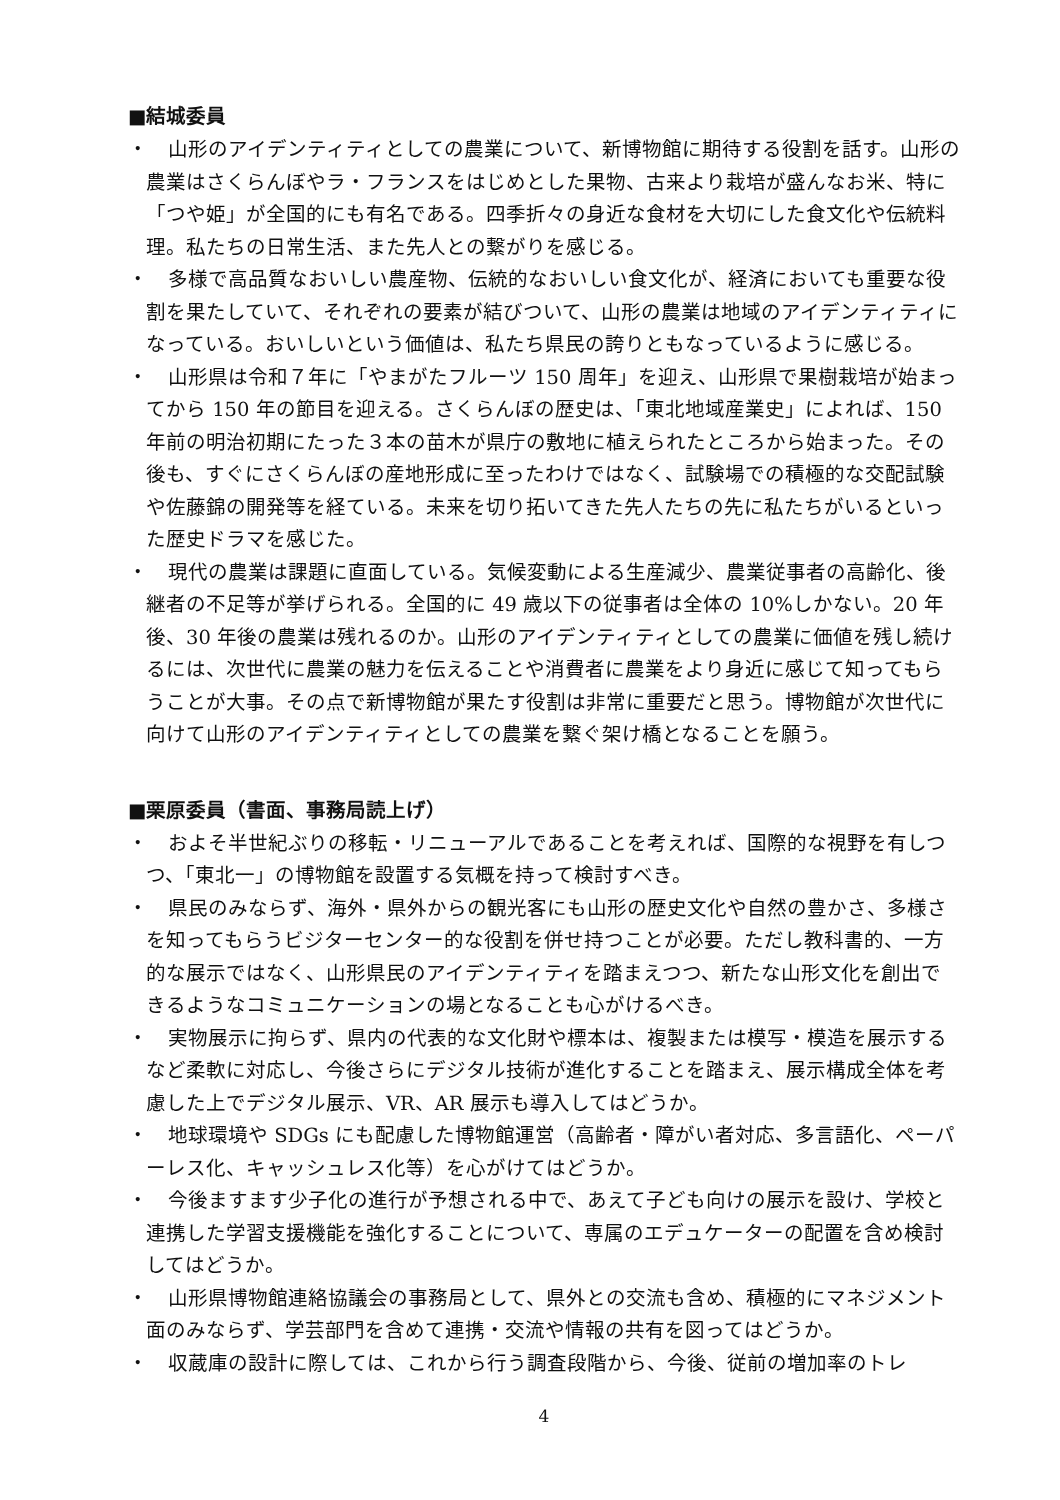■結城委員
・　山形のアイデンティティとしての農業について、新博物館に期待する役割を話す。山形の農業はさくらんぼやラ・フランスをはじめとした果物、古来より栽培が盛んなお米、特に「つや姫」が全国的にも有名である。四季折々の身近な食材を大切にした食文化や伝統料理。私たちの日常生活、また先人との繋がりを感じる。
・　多様で高品質なおいしい農産物、伝統的なおいしい食文化が、経済においても重要な役割を果たしていて、それぞれの要素が結びついて、山形の農業は地域のアイデンティティになっている。おいしいという価値は、私たち県民の誇りともなっているように感じる。
・　山形県は令和７年に「やまがたフルーツ 150 周年」を迎え、山形県で果樹栽培が始まってから 150 年の節目を迎える。さくらんぼの歴史は、「東北地域産業史」によれば、150 年前の明治初期にたった３本の苗木が県庁の敷地に植えられたところから始まった。その後も、すぐにさくらんぼの産地形成に至ったわけではなく、試験場での積極的な交配試験や佐藤錦の開発等を経ている。未来を切り拓いてきた先人たちの先に私たちがいるといった歴史ドラマを感じた。
・　現代の農業は課題に直面している。気候変動による生産減少、農業従事者の高齢化、後継者の不足等が挙げられる。全国的に 49 歳以下の従事者は全体の 10%しかない。20 年後、30 年後の農業は残れるのか。山形のアイデンティティとしての農業に価値を残し続けるには、次世代に農業の魅力を伝えることや消費者に農業をより身近に感じて知ってもらうことが大事。その点で新博物館が果たす役割は非常に重要だと思う。博物館が次世代に向けて山形のアイデンティティとしての農業を繋ぐ架け橋となることを願う。
■栗原委員（書面、事務局読上げ）
・　およそ半世紀ぶりの移転・リニューアルであることを考えれば、国際的な視野を有しつつ、「東北一」の博物館を設置する気概を持って検討すべき。
・　県民のみならず、海外・県外からの観光客にも山形の歴史文化や自然の豊かさ、多様さを知ってもらうビジターセンター的な役割を併せ持つことが必要。ただし教科書的、一方的な展示ではなく、山形県民のアイデンティティを踏まえつつ、新たな山形文化を創出できるようなコミュニケーションの場となることも心がけるべき。
・　実物展示に拘らず、県内の代表的な文化財や標本は、複製または模写・模造を展示するなど柔軟に対応し、今後さらにデジタル技術が進化することを踏まえ、展示構成全体を考慮した上でデジタル展示、VR、AR 展示も導入してはどうか。
・　地球環境や SDGs にも配慮した博物館運営（高齢者・障がい者対応、多言語化、ペーパーレス化、キャッシュレス化等）を心がけてはどうか。
・　今後ますます少子化の進行が予想される中で、あえて子ども向けの展示を設け、学校と連携した学習支援機能を強化することについて、専属のエデュケーターの配置を含め検討してはどうか。
・　山形県博物館連絡協議会の事務局として、県外との交流も含め、積極的にマネジメント面のみならず、学芸部門を含めて連携・交流や情報の共有を図ってはどうか。
・　収蔵庫の設計に際しては、これから行う調査段階から、今後、従前の増加率のトレ
4